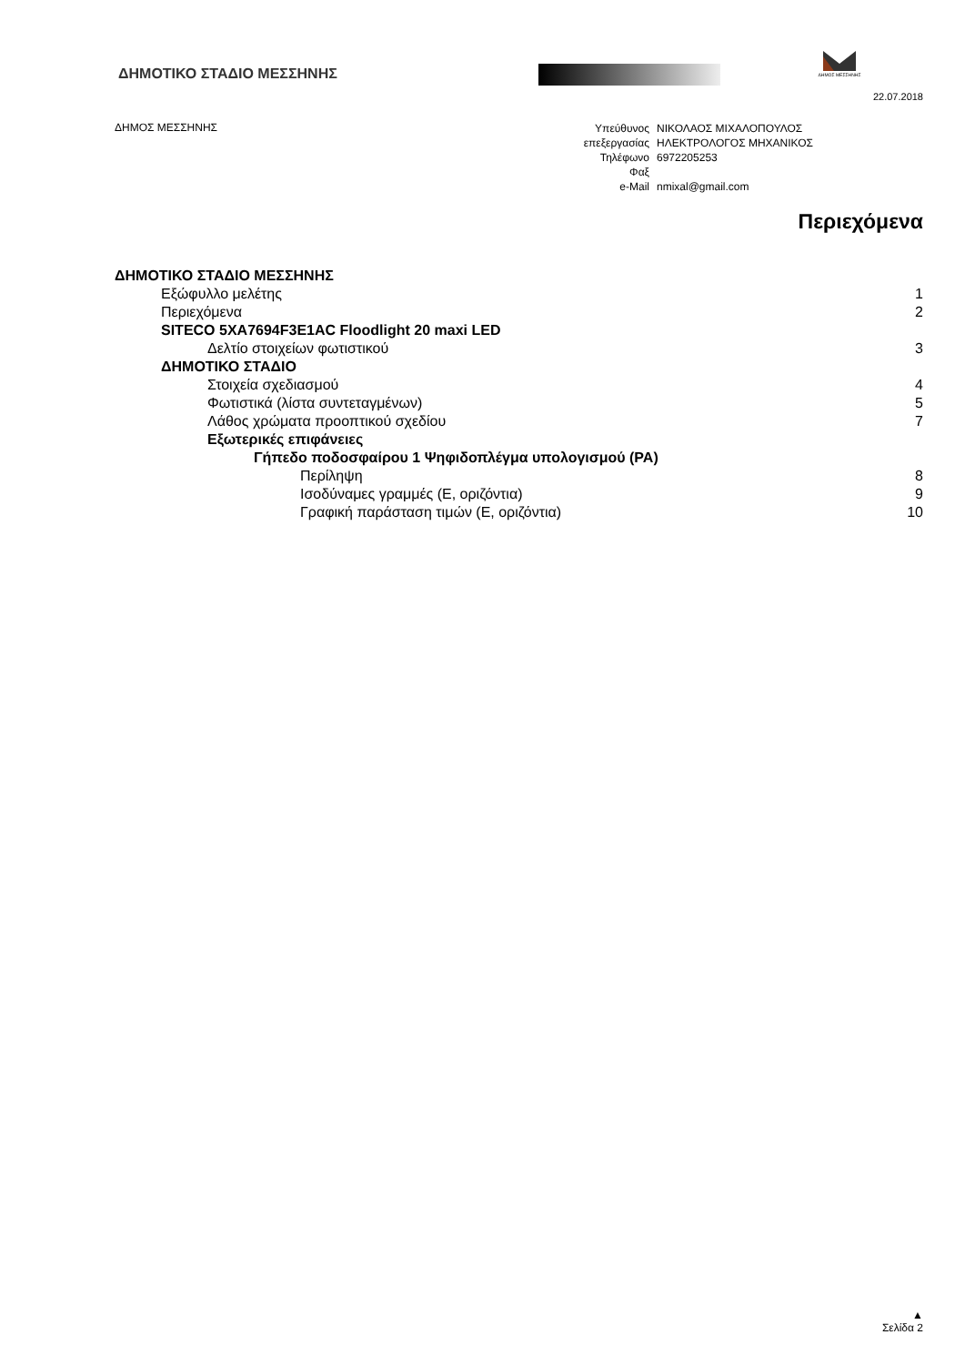ΔΗΜΟΤΙΚΟ ΣΤΑΔΙΟ ΜΕΣΣΗΝΗΣ
ΔΗΜΟΣ ΜΕΣΣΗΝΗΣ
22.07.2018
ΔΗΜΟΣ ΜΕΣΣΗΝΗΣ
| Υπεύθυνος | ΝΙΚΟΛΑΟΣ ΜΙΧΑΛΟΠΟΥΛΟΣ |
| επεξεργασίας | ΗΛΕΚΤΡΟΛΟΓΟΣ ΜΗΧΑΝΙΚΟΣ |
| Τηλέφωνο | 6972205253 |
| Φαξ | |
| e-Mail | nmixal@gmail.com |
Περιεχόμενα
ΔΗΜΟΤΙΚΟ ΣΤΑΔΙΟ ΜΕΣΣΗΝΗΣ
Εξώφυλλο μελέτης 1
Περιεχόμενα 2
SITECO 5XA7694F3E1AC Floodlight 20 maxi LED
Δελτίο στοιχείων φωτιστικού 3
ΔΗΜΟΤΙΚΟ ΣΤΑΔΙΟ
Στοιχεία σχεδιασμού 4
Φωτιστικά (λίστα συντεταγμένων) 5
Λάθος χρώματα προοπτικού σχεδίου 7
Εξωτερικές επιφάνειες
Γήπεδο ποδοσφαίρου 1 Ψηφιδοπλέγμα υπολογισμού (PA)
Περίληψη 8
Ισοδύναμες γραμμές (E, οριζόντια) 9
Γραφική παράσταση τιμών (E, οριζόντια) 10
▲
Σελίδα 2